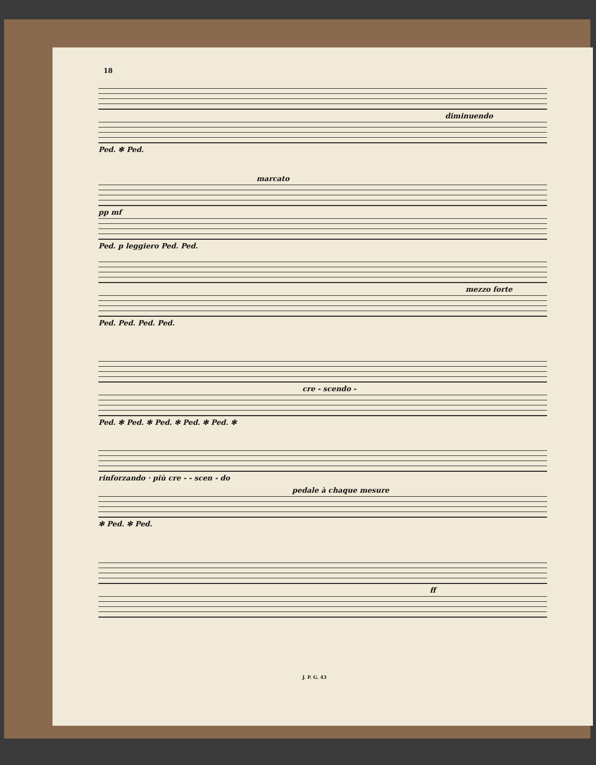18
diminuendo
Ped. ✻ Ped.
marcato
pp mf
Ped. p leggiero Ped. Ped.
mezzo forte
Ped. Ped. Ped. Ped.
cre - scendo -
Ped. ✻ Ped. ✻ Ped. ✻ Ped. ✻ Ped. ✻
rinforzando · più cre - - scen - do
pedale à chaque mesure
✻ Ped. ✻ Ped.
ff
J. P. G. 43